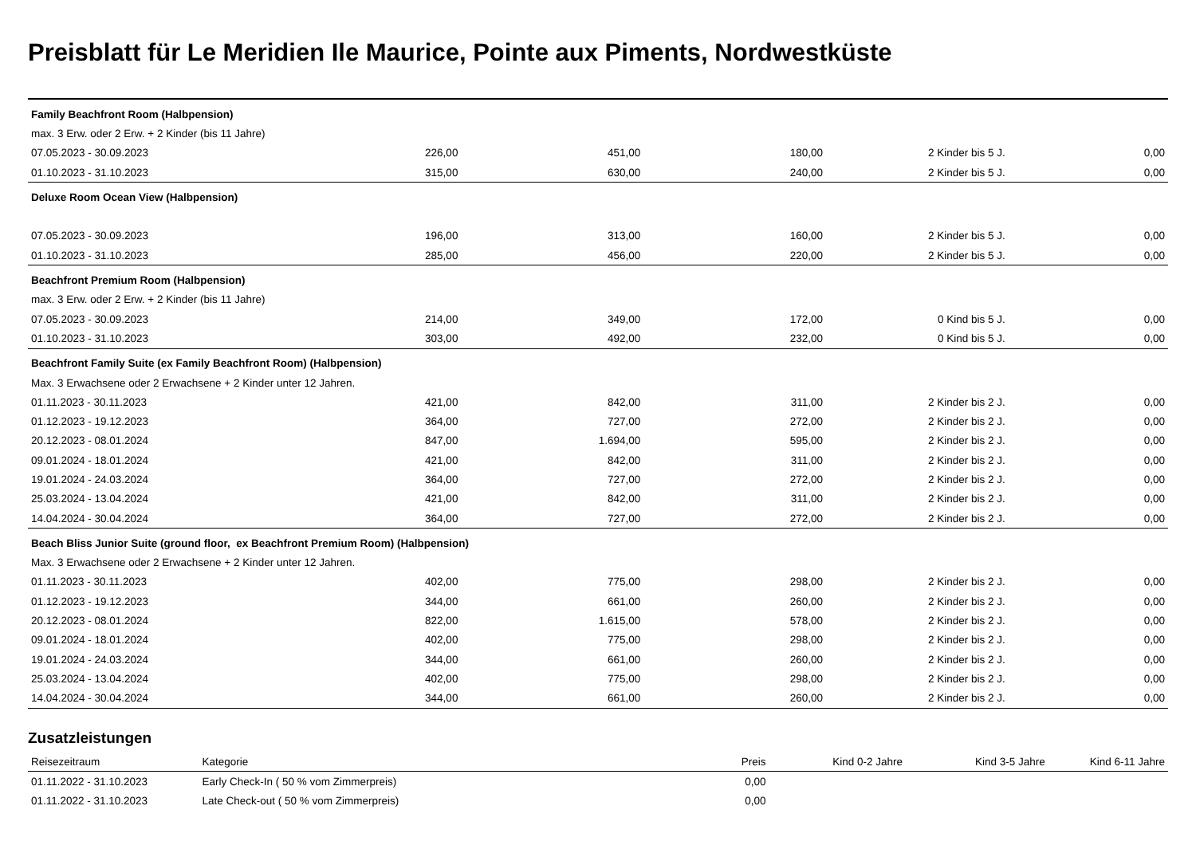Preisblatt für Le Meridien Ile Maurice, Pointe aux Piments, Nordwestküste
| Family Beachfront Room (Halbpension) | | | | | |
| max. 3 Erw. oder 2 Erw. + 2 Kinder (bis 11 Jahre) | | | | | |
| 07.05.2023 - 30.09.2023 | 226,00 | 451,00 | 180,00 | 2 Kinder bis 5 J. | 0,00 |
| 01.10.2023 - 31.10.2023 | 315,00 | 630,00 | 240,00 | 2 Kinder bis 5 J. | 0,00 |
| Deluxe Room Ocean View (Halbpension) | | | | | |
| 07.05.2023 - 30.09.2023 | 196,00 | 313,00 | 160,00 | 2 Kinder bis 5 J. | 0,00 |
| 01.10.2023 - 31.10.2023 | 285,00 | 456,00 | 220,00 | 2 Kinder bis 5 J. | 0,00 |
| Beachfront Premium Room (Halbpension) | | | | | |
| max. 3 Erw. oder 2 Erw. + 2 Kinder (bis 11 Jahre) | | | | | |
| 07.05.2023 - 30.09.2023 | 214,00 | 349,00 | 172,00 | 0 Kind bis 5 J. | 0,00 |
| 01.10.2023 - 31.10.2023 | 303,00 | 492,00 | 232,00 | 0 Kind bis 5 J. | 0,00 |
| Beachfront Family Suite (ex Family Beachfront Room) (Halbpension) | | | | | |
| Max. 3 Erwachsene oder 2 Erwachsene + 2 Kinder unter 12 Jahren. | | | | | |
| 01.11.2023 - 30.11.2023 | 421,00 | 842,00 | 311,00 | 2 Kinder bis 2 J. | 0,00 |
| 01.12.2023 - 19.12.2023 | 364,00 | 727,00 | 272,00 | 2 Kinder bis 2 J. | 0,00 |
| 20.12.2023 - 08.01.2024 | 847,00 | 1.694,00 | 595,00 | 2 Kinder bis 2 J. | 0,00 |
| 09.01.2024 - 18.01.2024 | 421,00 | 842,00 | 311,00 | 2 Kinder bis 2 J. | 0,00 |
| 19.01.2024 - 24.03.2024 | 364,00 | 727,00 | 272,00 | 2 Kinder bis 2 J. | 0,00 |
| 25.03.2024 - 13.04.2024 | 421,00 | 842,00 | 311,00 | 2 Kinder bis 2 J. | 0,00 |
| 14.04.2024 - 30.04.2024 | 364,00 | 727,00 | 272,00 | 2 Kinder bis 2 J. | 0,00 |
| Beach Bliss Junior Suite (ground floor, ex Beachfront Premium Room) (Halbpension) | | | | | |
| Max. 3 Erwachsene oder 2 Erwachsene + 2 Kinder unter 12 Jahren. | | | | | |
| 01.11.2023 - 30.11.2023 | 402,00 | 775,00 | 298,00 | 2 Kinder bis 2 J. | 0,00 |
| 01.12.2023 - 19.12.2023 | 344,00 | 661,00 | 260,00 | 2 Kinder bis 2 J. | 0,00 |
| 20.12.2023 - 08.01.2024 | 822,00 | 1.615,00 | 578,00 | 2 Kinder bis 2 J. | 0,00 |
| 09.01.2024 - 18.01.2024 | 402,00 | 775,00 | 298,00 | 2 Kinder bis 2 J. | 0,00 |
| 19.01.2024 - 24.03.2024 | 344,00 | 661,00 | 260,00 | 2 Kinder bis 2 J. | 0,00 |
| 25.03.2024 - 13.04.2024 | 402,00 | 775,00 | 298,00 | 2 Kinder bis 2 J. | 0,00 |
| 14.04.2024 - 30.04.2024 | 344,00 | 661,00 | 260,00 | 2 Kinder bis 2 J. | 0,00 |
Zusatzleistungen
| Reisezeitraum | Kategorie | Preis | Kind 0-2 Jahre | Kind 3-5 Jahre | Kind 6-11 Jahre |
| --- | --- | --- | --- | --- | --- |
| 01.11.2022 - 31.10.2023 | Early Check-In ( 50 % vom Zimmerpreis) | 0,00 | | | |
| 01.11.2022 - 31.10.2023 | Late Check-out ( 50 % vom Zimmerpreis) | 0,00 | | | |